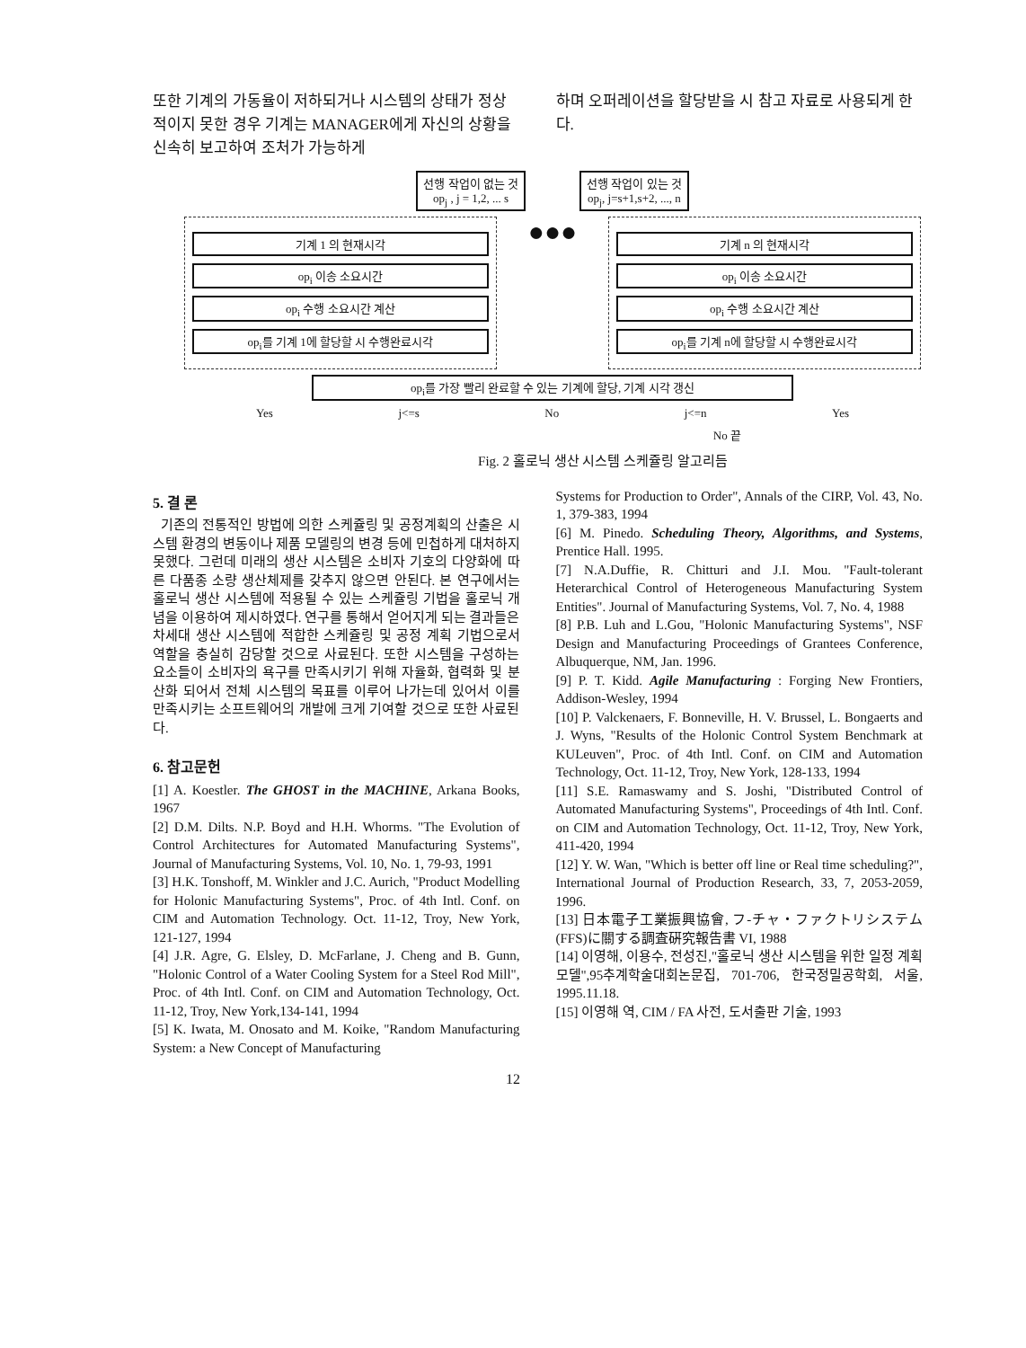또한 기계의 가동율이 저하되거나 시스템의 상태가 정상적이지 못한 경우 기계는 MANAGER에게 자신의 상황을 신속히 보고하여 조처가 가능하게
하며 오퍼레이션을 할당받을 시 참고 자료로 사용되게 한다.
선행 작업이 없는 것
op<sub>j</sub> , j = 1,2, ... s
선행 작업이 있는 것
op<sub>j</sub>, j=s+1,s+2, ..., n
기계 1 의 현재시각
op<sub>i</sub> 이송 소요시간
op<sub>i</sub> 수행 소요시간 계산
op<sub>i</sub>를 기계 1에 할당할 시 수행완료시각
●●●
기계 n 의 현재시각
op<sub>i</sub> 이송 소요시간
op<sub>i</sub> 수행 소요시간 계산
op<sub>i</sub>를 기계 n에 할당할 시 수행완료시각
op<sub>i</sub>를 가장 빨리 완료할 수 있는 기계에 할당, 기계 시각 갱신
Yes j<=s No j<=n Yes
No 끝
Fig. 2 홀로닉 생산 시스템 스케쥴링 알고리듬
5. 결 론
기존의 전통적인 방법에 의한 스케쥴링 및 공정계획의 산출은 시스템 환경의 변동이나 제품 모델링의 변경 등에 민첩하게 대처하지 못했다. 그런데 미래의 생산 시스템은 소비자 기호의 다양화에 따른 다품종 소량 생산체제를 갖추지 않으면 안된다. 본 연구에서는 홀로닉 생산 시스템에 적용될 수 있는 스케쥴링 기법을 홀로닉 개념을 이용하여 제시하였다. 연구를 통해서 얻어지게 되는 결과들은 차세대 생산 시스템에 적합한 스케쥴링 및 공정 계획 기법으로서 역할을 충실히 감당할 것으로 사료된다. 또한 시스템을 구성하는 요소들이 소비자의 욕구를 만족시키기 위해 자율화, 협력화 및 분산화 되어서 전체 시스템의 목표를 이루어 나가는데 있어서 이를 만족시키는 소프트웨어의 개발에 크게 기여할 것으로 또한 사료된다.
6. 참고문헌
[1] A. Koestler. The GHOST in the MACHINE, Arkana Books, 1967
[2] D.M. Dilts. N.P. Boyd and H.H. Whorms. "The Evolution of Control Architectures for Automated Manufacturing Systems", Journal of Manufacturing Systems, Vol. 10, No. 1, 79-93, 1991
[3] H.K. Tonshoff, M. Winkler and J.C. Aurich, "Product Modelling for Holonic Manufacturing Systems", Proc. of 4th Intl. Conf. on CIM and Automation Technology. Oct. 11-12, Troy, New York, 121-127, 1994
[4] J.R. Agre, G. Elsley, D. McFarlane, J. Cheng and B. Gunn, "Holonic Control of a Water Cooling System for a Steel Rod Mill", Proc. of 4th Intl. Conf. on CIM and Automation Technology, Oct. 11-12, Troy, New York,134-141, 1994
[5] K. Iwata, M. Onosato and M. Koike, "Random Manufacturing System: a New Concept of Manufacturing
Systems for Production to Order", Annals of the CIRP, Vol. 43, No. 1, 379-383, 1994
[6] M. Pinedo. Scheduling Theory, Algorithms, and Systems, Prentice Hall. 1995.
[7] N.A.Duffie, R. Chitturi and J.I. Mou. "Fault-tolerant Heterarchical Control of Heterogeneous Manufacturing System Entities". Journal of Manufacturing Systems, Vol. 7, No. 4, 1988
[8] P.B. Luh and L.Gou, "Holonic Manufacturing Systems", NSF Design and Manufacturing Proceedings of Grantees Conference, Albuquerque, NM, Jan. 1996.
[9] P. T. Kidd. Agile Manufacturing : Forging New Frontiers, Addison-Wesley, 1994
[10] P. Valckenaers, F. Bonneville, H. V. Brussel, L. Bongaerts and J. Wyns, "Results of the Holonic Control System Benchmark at KULeuven", Proc. of 4th Intl. Conf. on CIM and Automation Technology, Oct. 11-12, Troy, New York, 128-133, 1994
[11] S.E. Ramaswamy and S. Joshi, "Distributed Control of Automated Manufacturing Systems", Proceedings of 4th Intl. Conf. on CIM and Automation Technology, Oct. 11-12, Troy, New York, 411-420, 1994
[12] Y. W. Wan, "Which is better off line or Real time scheduling?", International Journal of Production Research, 33, 7, 2053-2059, 1996.
[13] 日本電子工業振興協會, フ-チャ・ファクトリシステム (FFS)に關する調査硏究報告書 VI, 1988
[14] 이영해, 이용수, 전성진,"홀로닉 생산 시스템을 위한 일정 계획 모델",95추계학술대회논문집, 701-706, 한국정밀공학회, 서울, 1995.11.18.
[15] 이영해 역, CIM / FA 사전, 도서출판 기술, 1993
12